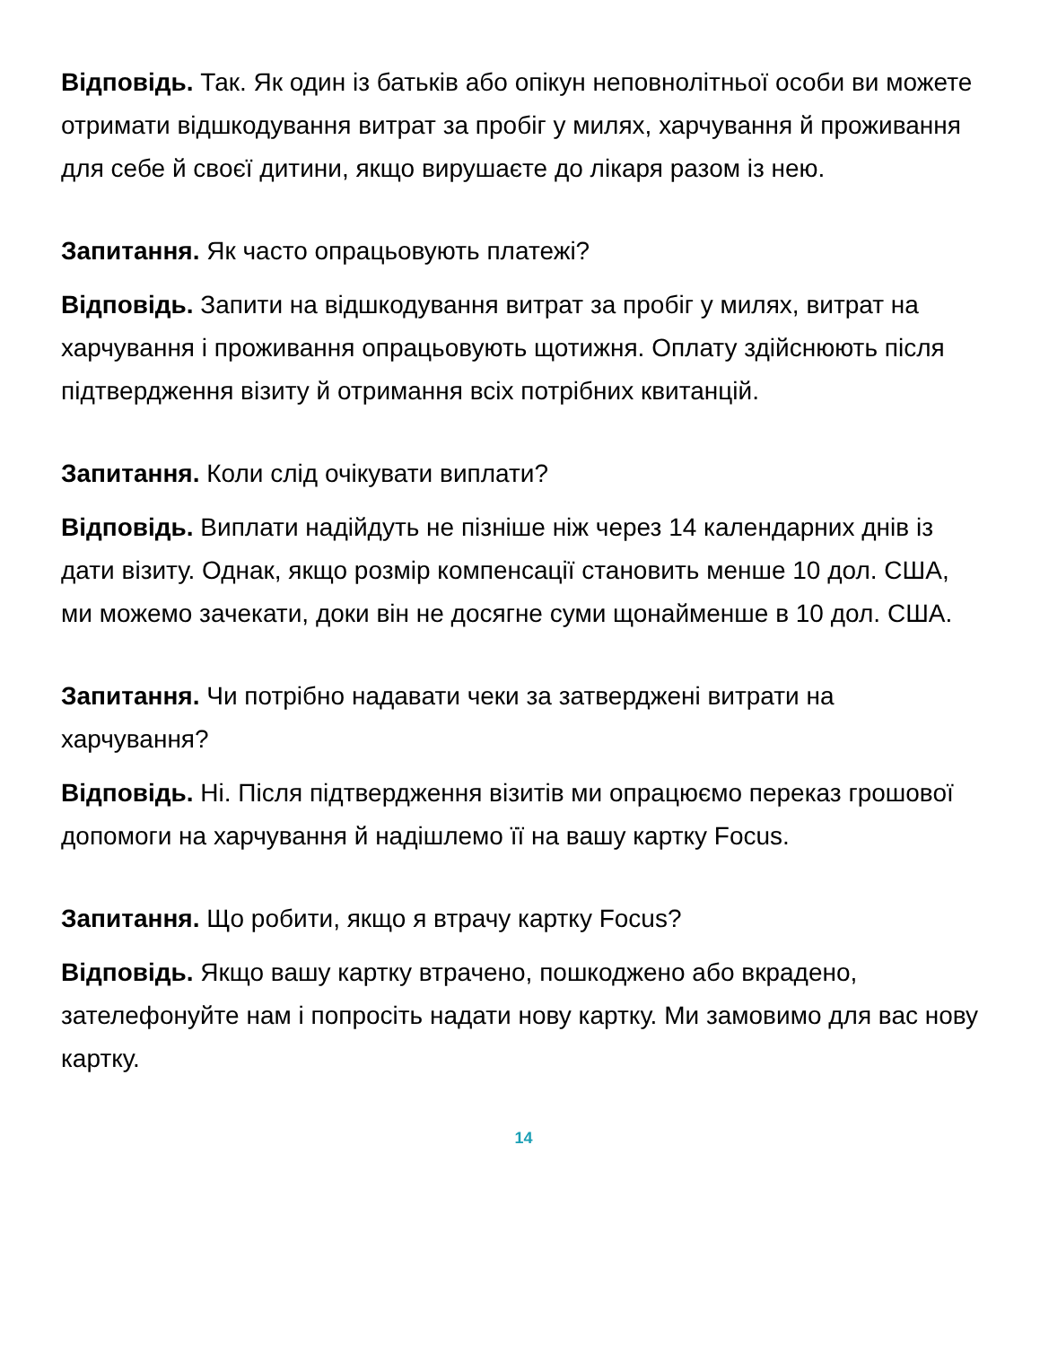Відповідь. Так. Як один із батьків або опікун неповнолітньої особи ви можете отримати відшкодування витрат за пробіг у милях, харчування й проживання для себе й своєї дитини, якщо вирушаєте до лікаря разом із нею.
Запитання. Як часто опрацьовують платежі?
Відповідь. Запити на відшкодування витрат за пробіг у милях, витрат на харчування і проживання опрацьовують щотижня. Оплату здійснюють після підтвердження візиту й отримання всіх потрібних квитанцій.
Запитання. Коли слід очікувати виплати?
Відповідь. Виплати надійдуть не пізніше ніж через 14 календарних днів із дати візиту. Однак, якщо розмір компенсації становить менше 10 дол. США, ми можемо зачекати, доки він не досягне суми щонайменше в 10 дол. США.
Запитання. Чи потрібно надавати чеки за затверджені витрати на харчування?
Відповідь. Ні. Після підтвердження візитів ми опрацюємо переказ грошової допомоги на харчування й надішлемо її на вашу картку Focus.
Запитання. Що робити, якщо я втрачу картку Focus?
Відповідь. Якщо вашу картку втрачено, пошкоджено або вкрадено, зателефонуйте нам і попросіть надати нову картку. Ми замовимо для вас нову картку.
14